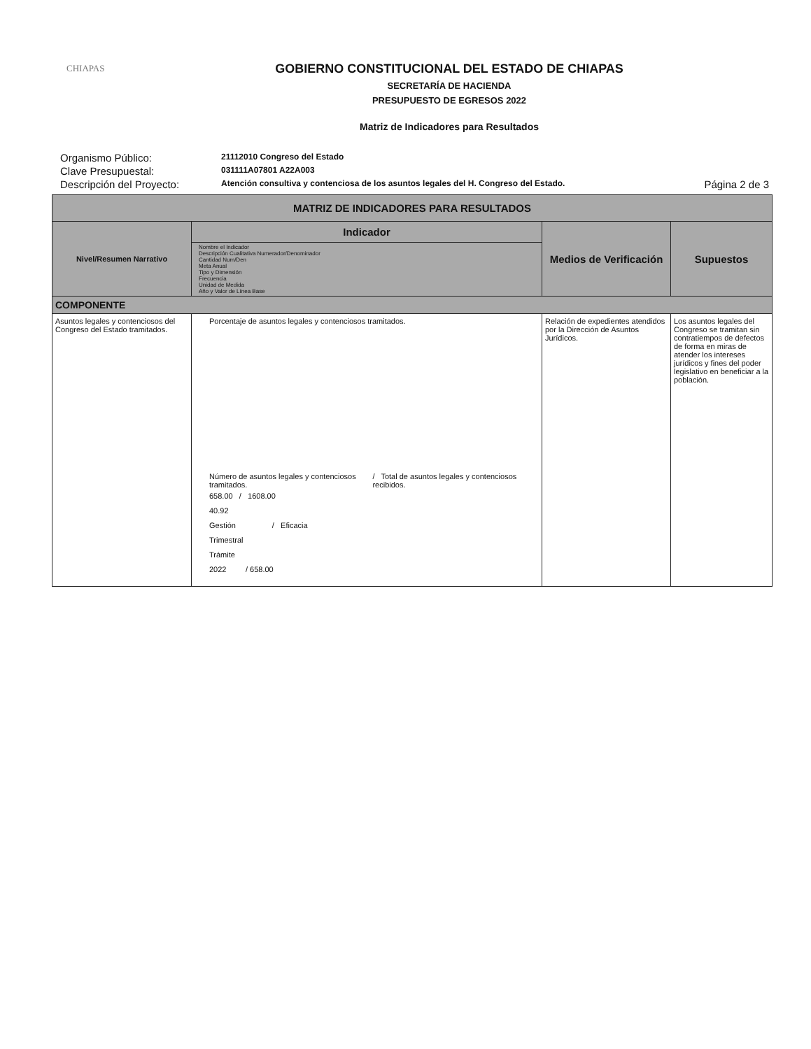CHIAPAS
GOBIERNO CONSTITUCIONAL DEL ESTADO DE CHIAPAS
SECRETARÍA DE HACIENDA
PRESUPUESTO DE EGRESOS 2022
Matriz de Indicadores para Resultados
Organismo Público:
21112010 Congreso del Estado
Clave Presupuestal:
031111A07801 A22A003
Descripción del Proyecto:
Atención consultiva y contenciosa de los asuntos legales del H. Congreso del Estado.
Página 2 de 3
| MATRIZ DE INDICADORES PARA RESULTADOS | | | |
| --- | --- | --- | --- |
| Nivel/Resumen Narrativo | Indicador Nombre el Indicador Descripción Cualitativa Numerador/Denominador Cantidad Num/Den Meta Anual Tipo y Dimensión Frecuencia Unidad de Medida Año y Valor de Línea Base | Medios de Verificación | Supuestos |
| COMPONENTE | | | |
| Asuntos legales y contenciosos del Congreso del Estado tramitados. | Porcentaje de asuntos legales y contenciosos tramitados. Número de asuntos legales y contenciosos tramitados. / Total de asuntos legales y contenciosos recibidos. 658.00 / 1608.00 40.92 Gestión / Eficacia Trimestral Trámite 2022 / 658.00 | Relación de expedientes atendidos por la Dirección de Asuntos Jurídicos. | Los asuntos legales del Congreso se tramitan sin contratiempos de defectos de forma en miras de atender los intereses jurídicos y fines del poder legislativo en beneficiar a la población. |